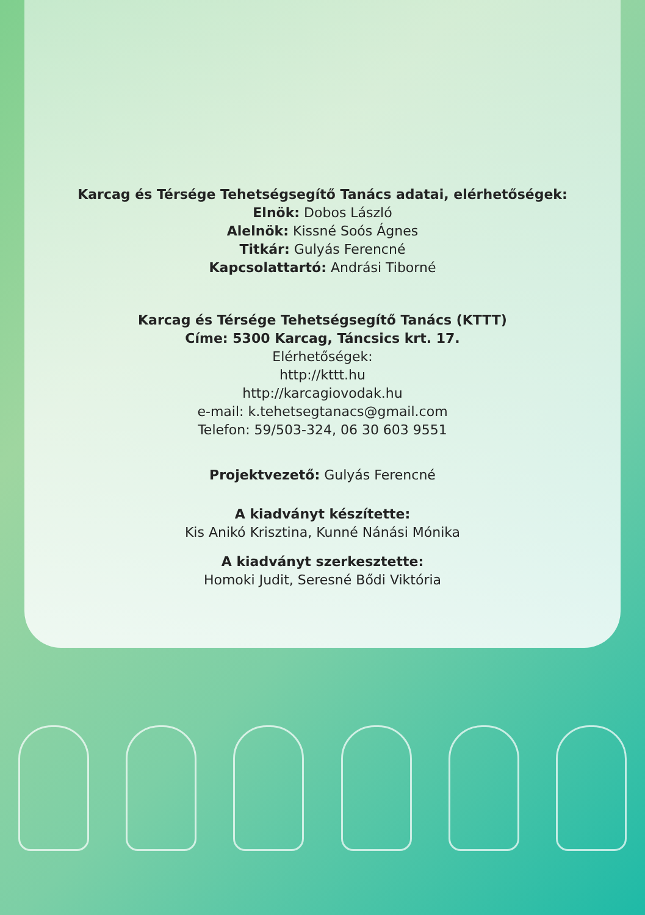Karcag és Térsége Tehetségsegítő Tanács adatai, elérhetőségek:
Elnök: Dobos László
Alelnök: Kissné Soós Ágnes
Titkár: Gulyás Ferencné
Kapcsolattartó: Andrási Tiborné
Karcag és Térsége Tehetségsegítő Tanács (KTTT)
Címe: 5300 Karcag, Táncsics krt. 17.
Elérhetőségek:
http://kttt.hu
http://karcagiovodak.hu
e-mail: k.tehetsegtanacs@gmail.com
Telefon: 59/503-324, 06 30 603 9551
Projektvezető: Gulyás Ferencné
A kiadványt készítette:
Kis Anikó Krisztina, Kunné Nánási Mónika
A kiadványt szerkesztette:
Homoki Judit, Seresné Bődi Viktória